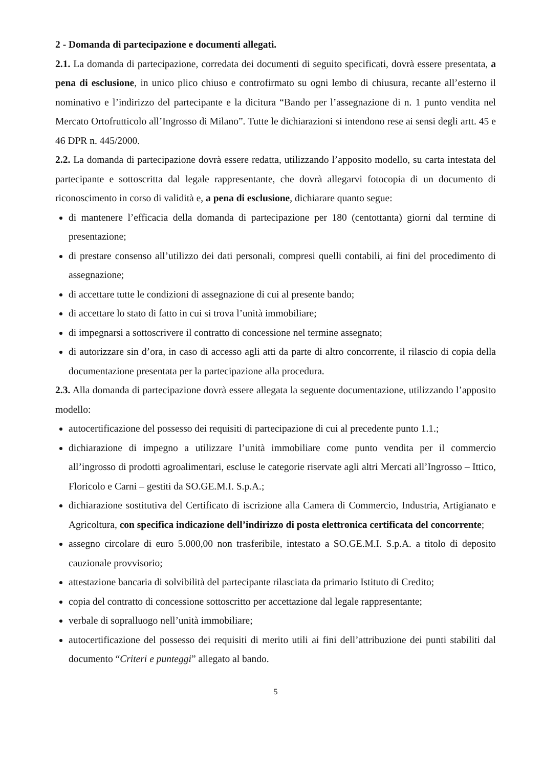2 - Domanda di partecipazione e documenti allegati.
2.1. La domanda di partecipazione, corredata dei documenti di seguito specificati, dovrà essere presentata, a pena di esclusione, in unico plico chiuso e controfirmato su ogni lembo di chiusura, recante all’esterno il nominativo e l’indirizzo del partecipante e la dicitura “Bando per l’assegnazione di n. 1 punto vendita nel Mercato Ortofrutticolo all’Ingrosso di Milano”. Tutte le dichiarazioni si intendono rese ai sensi degli artt. 45 e 46 DPR n. 445/2000.
2.2. La domanda di partecipazione dovrà essere redatta, utilizzando l’apposito modello, su carta intestata del partecipante e sottoscritta dal legale rappresentante, che dovrà allegarvi fotocopia di un documento di riconoscimento in corso di validità e, a pena di esclusione, dichiarare quanto segue:
di mantenere l’efficacia della domanda di partecipazione per 180 (centottanta) giorni dal termine di presentazione;
di prestare consenso all’utilizzo dei dati personali, compresi quelli contabili, ai fini del procedimento di assegnazione;
di accettare tutte le condizioni di assegnazione di cui al presente bando;
di accettare lo stato di fatto in cui si trova l’unità immobiliare;
di impegnarsi a sottoscrivere il contratto di concessione nel termine assegnato;
di autorizzare sin d’ora, in caso di accesso agli atti da parte di altro concorrente, il rilascio di copia della documentazione presentata per la partecipazione alla procedura.
2.3. Alla domanda di partecipazione dovrà essere allegata la seguente documentazione, utilizzando l’apposito modello:
autocertificazione del possesso dei requisiti di partecipazione di cui al precedente punto 1.1.;
dichiarazione di impegno a utilizzare l’unità immobiliare come punto vendita per il commercio all’ingrosso di prodotti agroalimentari, escluse le categorie riservate agli altri Mercati all’Ingrosso – Ittico, Floricolo e Carni – gestiti da SO.GE.M.I. S.p.A.;
dichiarazione sostitutiva del Certificato di iscrizione alla Camera di Commercio, Industria, Artigianato e Agricoltura, con specifica indicazione dell’indirizzo di posta elettronica certificata del concorrente;
assegno circolare di euro 5.000,00 non trasferibile, intestato a SO.GE.M.I. S.p.A. a titolo di deposito cauzionale provvisorio;
attestazione bancaria di solvibilità del partecipante rilasciata da primario Istituto di Credito;
copia del contratto di concessione sottoscritto per accettazione dal legale rappresentante;
verbale di sopralluogo nell’unità immobiliare;
autocertificazione del possesso dei requisiti di merito utili ai fini dell’attribuzione dei punti stabiliti dal documento “Criteri e punteggi” allegato al bando.
5